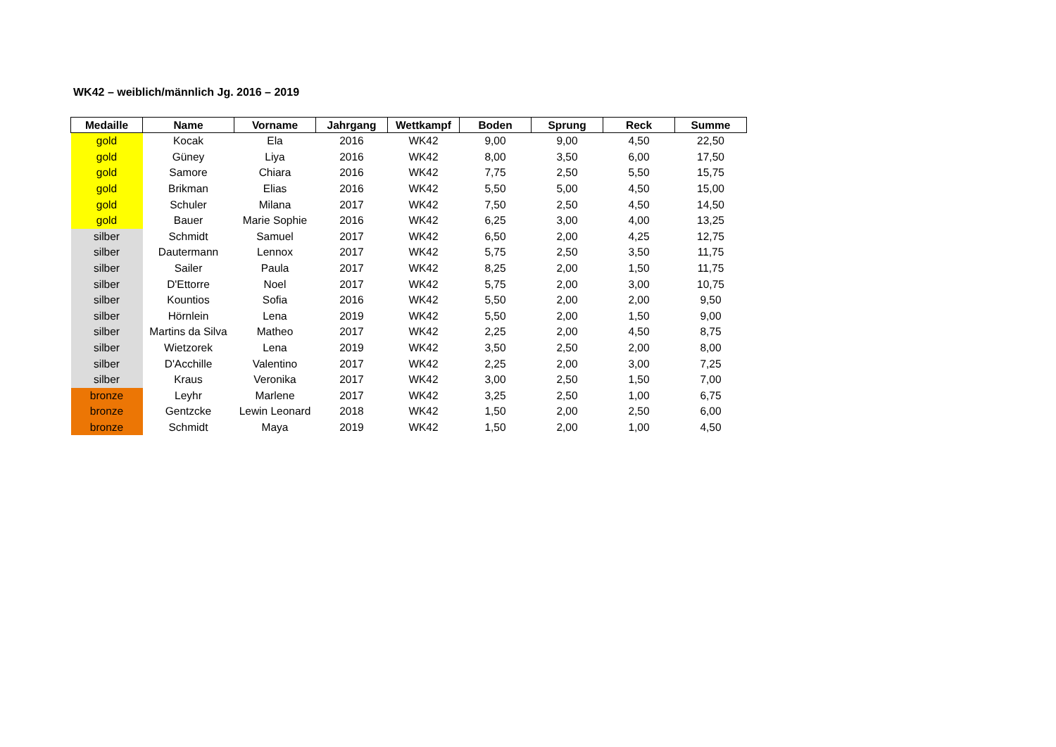WK42 – weiblich/männlich Jg. 2016 – 2019
| Medaille | Name | Vorname | Jahrgang | Wettkampf | Boden | Sprung | Reck | Summe |
| --- | --- | --- | --- | --- | --- | --- | --- | --- |
| gold | Kocak | Ela | 2016 | WK42 | 9,00 | 9,00 | 4,50 | 22,50 |
| gold | Güney | Liya | 2016 | WK42 | 8,00 | 3,50 | 6,00 | 17,50 |
| gold | Samore | Chiara | 2016 | WK42 | 7,75 | 2,50 | 5,50 | 15,75 |
| gold | Brikman | Elias | 2016 | WK42 | 5,50 | 5,00 | 4,50 | 15,00 |
| gold | Schuler | Milana | 2017 | WK42 | 7,50 | 2,50 | 4,50 | 14,50 |
| gold | Bauer | Marie Sophie | 2016 | WK42 | 6,25 | 3,00 | 4,00 | 13,25 |
| silber | Schmidt | Samuel | 2017 | WK42 | 6,50 | 2,00 | 4,25 | 12,75 |
| silber | Dautermann | Lennox | 2017 | WK42 | 5,75 | 2,50 | 3,50 | 11,75 |
| silber | Sailer | Paula | 2017 | WK42 | 8,25 | 2,00 | 1,50 | 11,75 |
| silber | D'Ettorre | Noel | 2017 | WK42 | 5,75 | 2,00 | 3,00 | 10,75 |
| silber | Kountios | Sofia | 2016 | WK42 | 5,50 | 2,00 | 2,00 | 9,50 |
| silber | Hörnlein | Lena | 2019 | WK42 | 5,50 | 2,00 | 1,50 | 9,00 |
| silber | Martins da Silva | Matheo | 2017 | WK42 | 2,25 | 2,00 | 4,50 | 8,75 |
| silber | Wietzorek | Lena | 2019 | WK42 | 3,50 | 2,50 | 2,00 | 8,00 |
| silber | D'Acchille | Valentino | 2017 | WK42 | 2,25 | 2,00 | 3,00 | 7,25 |
| silber | Kraus | Veronika | 2017 | WK42 | 3,00 | 2,50 | 1,50 | 7,00 |
| bronze | Leyhr | Marlene | 2017 | WK42 | 3,25 | 2,50 | 1,00 | 6,75 |
| bronze | Gentzcke | Lewin Leonard | 2018 | WK42 | 1,50 | 2,00 | 2,50 | 6,00 |
| bronze | Schmidt | Maya | 2019 | WK42 | 1,50 | 2,00 | 1,00 | 4,50 |